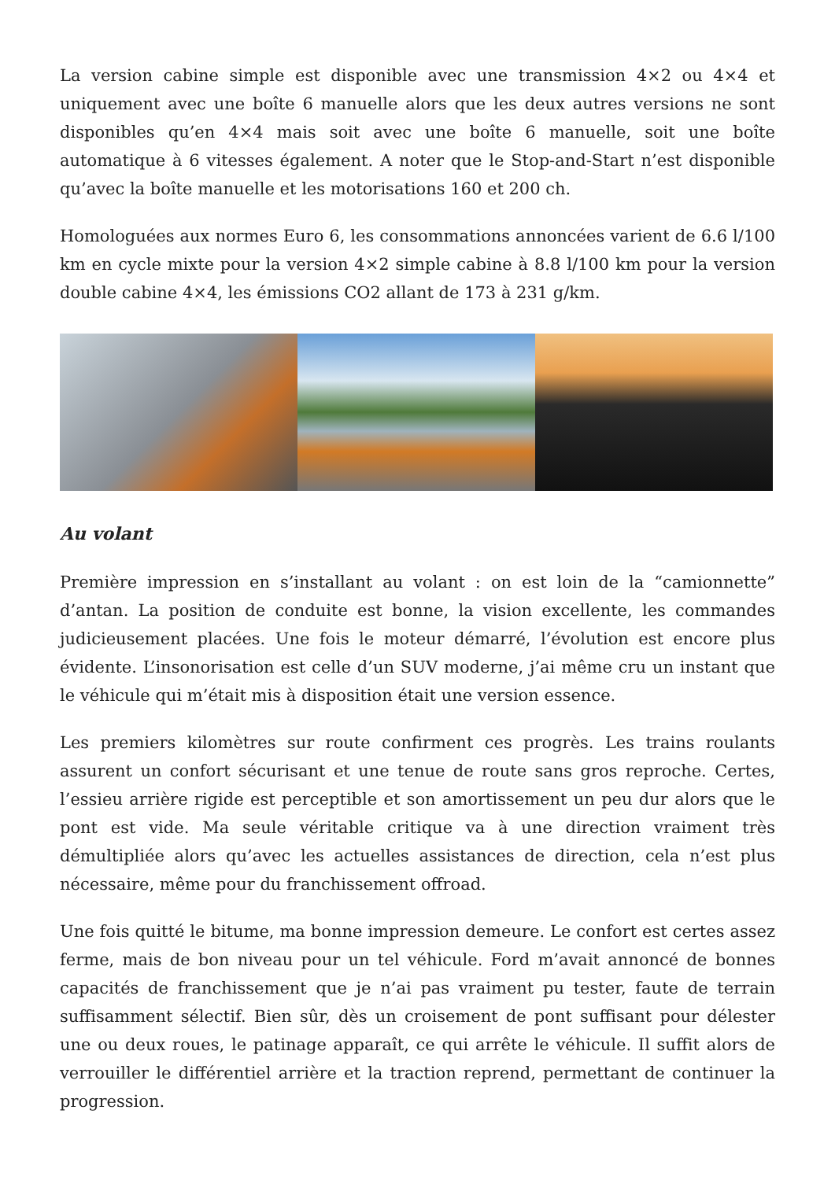La version cabine simple est disponible avec une transmission 4×2 ou 4×4 et uniquement avec une boîte 6 manuelle alors que les deux autres versions ne sont disponibles qu’en 4×4 mais soit avec une boîte 6 manuelle, soit une boîte automatique à 6 vitesses également. A noter que le Stop-and-Start n’est disponible qu’avec la boîte manuelle et les motorisations 160 et 200 ch.
Homologuées aux normes Euro 6, les consommations annoncées varient de 6.6 l/100 km en cycle mixte pour la version 4×2 simple cabine à 8.8 l/100 km pour la version double cabine 4×4, les émissions CO2 allant de 173 à 231 g/km.
Au volant
Première impression en s’installant au volant : on est loin de la “camionnette” d’antan. La position de conduite est bonne, la vision excellente, les commandes judicieusement placées. Une fois le moteur démarré, l’évolution est encore plus évidente. L’insonorisation est celle d’un SUV moderne, j’ai même cru un instant que le véhicule qui m’était mis à disposition était une version essence.
Les premiers kilomètres sur route confirment ces progrès. Les trains roulants assurent un confort sécurisant et une tenue de route sans gros reproche. Certes, l’essieu arrière rigide est perceptible et son amortissement un peu dur alors que le pont est vide. Ma seule véritable critique va à une direction vraiment très démultipliée alors qu’avec les actuelles assistances de direction, cela n’est plus nécessaire, même pour du franchissement offroad.
Une fois quitté le bitume, ma bonne impression demeure. Le confort est certes assez ferme, mais de bon niveau pour un tel véhicule. Ford m’avait annoncé de bonnes capacités de franchissement que je n’ai pas vraiment pu tester, faute de terrain suffisamment sélectif. Bien sûr, dès un croisement de pont suffisant pour délester une ou deux roues, le patinage apparaît, ce qui arrête le véhicule. Il suffit alors de verrouiller le différentiel arrière et la traction reprend, permettant de continuer la progression.